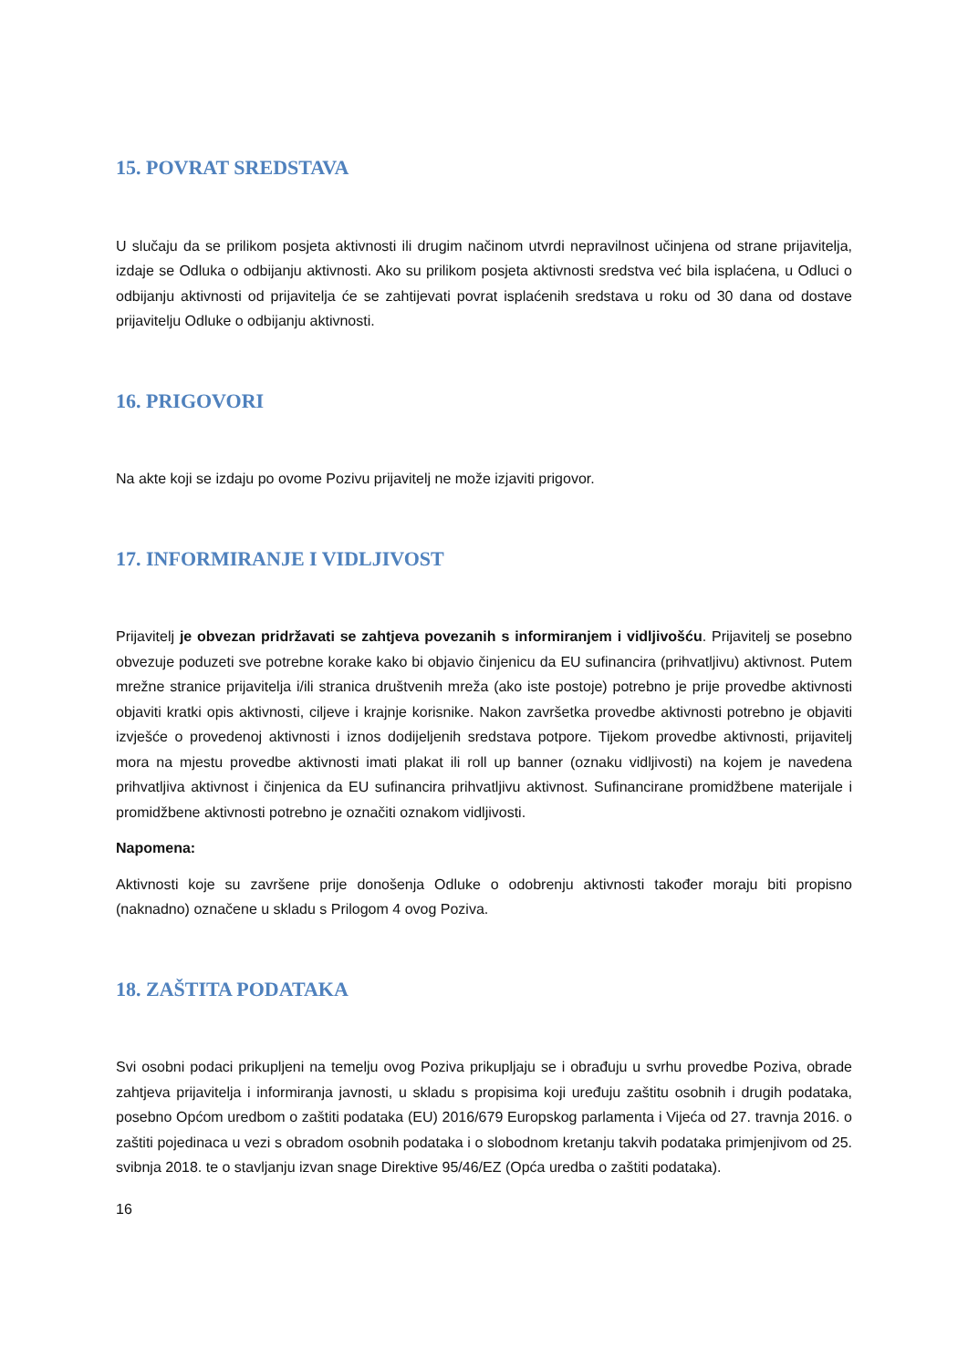15. POVRAT SREDSTAVA
U slučaju da se prilikom posjeta aktivnosti ili drugim načinom utvrdi nepravilnost učinjena od strane prijavitelja, izdaje se Odluka o odbijanju aktivnosti. Ako su prilikom posjeta aktivnosti sredstva već bila isplaćena, u Odluci o odbijanju aktivnosti od prijavitelja će se zahtijevati povrat isplaćenih sredstava u roku od 30 dana od dostave prijavitelju Odluke o odbijanju aktivnosti.
16. PRIGOVORI
Na akte koji se izdaju po ovome Pozivu prijavitelj ne može izjaviti prigovor.
17. INFORMIRANJE I VIDLJIVOST
Prijavitelj je obvezan pridržavati se zahtjeva povezanih s informiranjem i vidljivošću. Prijavitelj se posebno obvezuje poduzeti sve potrebne korake kako bi objavio činjenicu da EU sufinancira (prihvatljivu) aktivnost. Putem mrežne stranice prijavitelja i/ili stranica društvenih mreža (ako iste postoje) potrebno je prije provedbe aktivnosti objaviti kratki opis aktivnosti, ciljeve i krajnje korisnike. Nakon završetka provedbe aktivnosti potrebno je objaviti izvješće o provedenoj aktivnosti i iznos dodijeljenih sredstava potpore. Tijekom provedbe aktivnosti, prijavitelj mora na mjestu provedbe aktivnosti imati plakat ili roll up banner (oznaku vidljivosti) na kojem je navedena prihvatljiva aktivnost i činjenica da EU sufinancira prihvatljivu aktivnost. Sufinancirane promidžbene materijale i promidžbene aktivnosti potrebno je označiti oznakom vidljivosti.
Napomena:
Aktivnosti koje su završene prije donošenja Odluke o odobrenju aktivnosti također moraju biti propisno (naknadno) označene u skladu s Prilogom 4 ovog Poziva.
18. ZAŠTITA PODATAKA
Svi osobni podaci prikupljeni na temelju ovog Poziva prikupljaju se i obrađuju u svrhu provedbe Poziva, obrade zahtjeva prijavitelja i informiranja javnosti, u skladu s propisima koji uređuju zaštitu osobnih i drugih podataka, posebno Općom uredbom o zaštiti podataka (EU) 2016/679 Europskog parlamenta i Vijeća od 27. travnja 2016. o zaštiti pojedinaca u vezi s obradom osobnih podataka i o slobodnom kretanju takvih podataka primjenjivom od 25. svibnja 2018. te o stavljanju izvan snage Direktive 95/46/EZ (Opća uredba o zaštiti podataka).
16